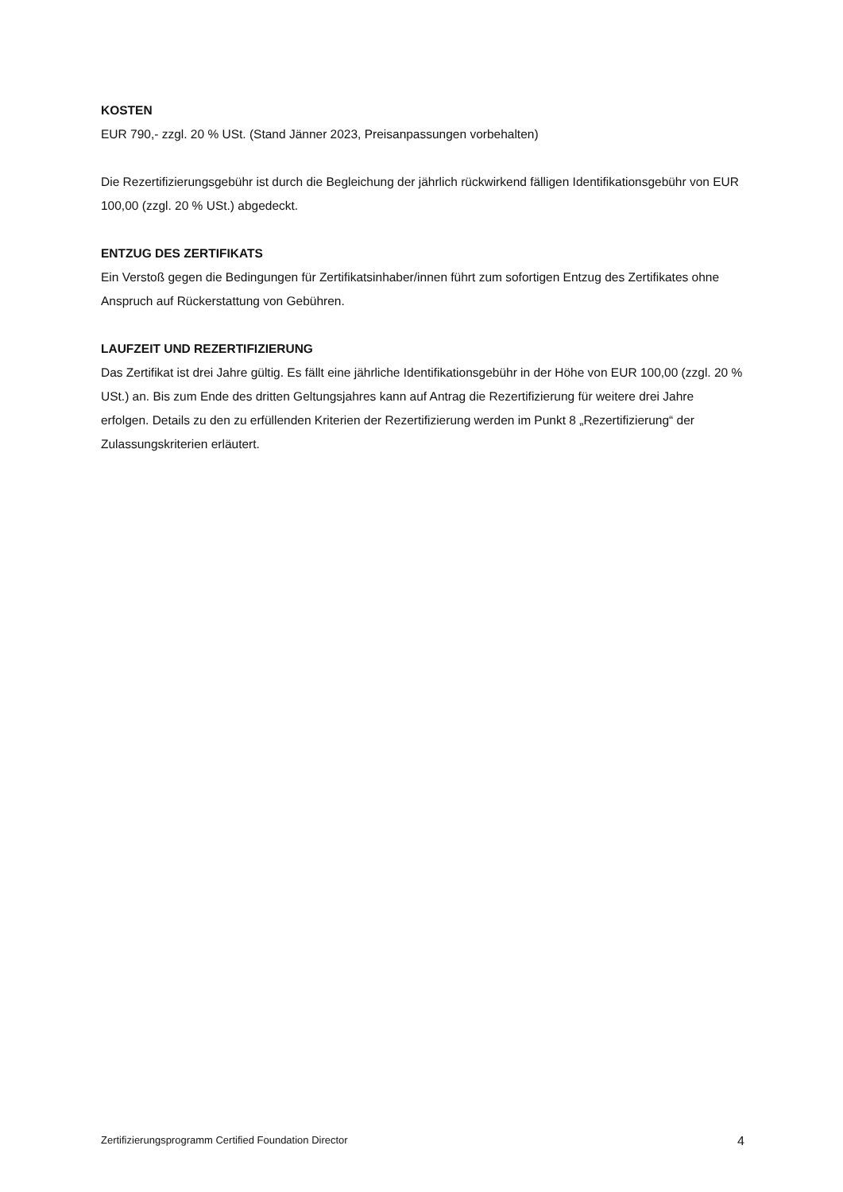KOSTEN
EUR 790,- zzgl. 20 % USt. (Stand Jänner 2023, Preisanpassungen vorbehalten)
Die Rezertifizierungsgebühr ist durch die Begleichung der jährlich rückwirkend fälligen Identifikationsgebühr von EUR 100,00 (zzgl. 20 % USt.) abgedeckt.
ENTZUG DES ZERTIFIKATS
Ein Verstoß gegen die Bedingungen für Zertifikatsinhaber/innen führt zum sofortigen Entzug des Zertifikates ohne Anspruch auf Rückerstattung von Gebühren.
LAUFZEIT UND REZERTIFIZIERUNG
Das Zertifikat ist drei Jahre gültig. Es fällt eine jährliche Identifikationsgebühr in der Höhe von EUR 100,00 (zzgl. 20 % USt.) an. Bis zum Ende des dritten Geltungsjahres kann auf Antrag die Rezertifizierung für weitere drei Jahre erfolgen. Details zu den zu erfüllenden Kriterien der Rezertifizierung werden im Punkt 8 „Rezertifizierung“ der Zulassungskriterien erläutert.
Zertifizierungsprogramm Certified Foundation Director 4